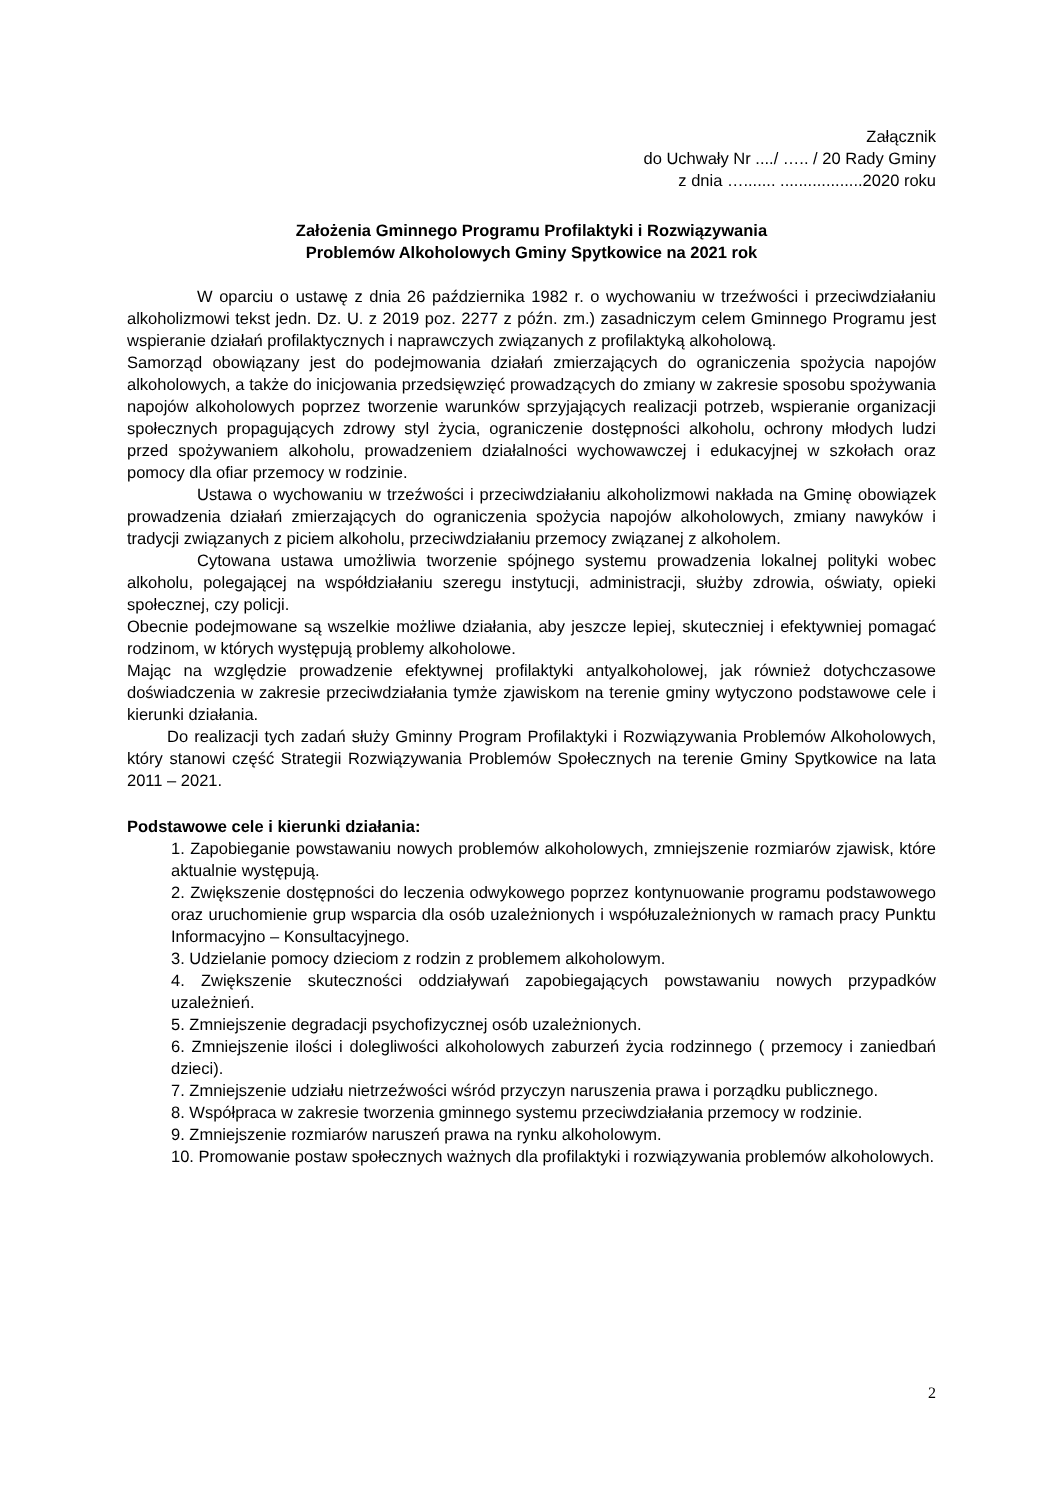Załącznik
do Uchwały Nr ..../ ….. / 20 Rady Gminy
z dnia …....... ..................2020 roku
Założenia Gminnego Programu Profilaktyki i Rozwiązywania
Problemów Alkoholowych Gminy Spytkowice na 2021 rok
W oparciu o ustawę z dnia 26 października 1982 r. o wychowaniu w trzeźwości i przeciwdziałaniu alkoholizmowi tekst jedn. Dz. U. z 2019 poz. 2277 z późn. zm.) zasadniczym celem Gminnego Programu jest wspieranie działań profilaktycznych i naprawczych związanych z profilaktyką alkoholową.
Samorząd obowiązany jest do podejmowania działań zmierzających do ograniczenia spożycia napojów alkoholowych, a także do inicjowania przedsięwzięć prowadzących do zmiany w zakresie sposobu spożywania napojów alkoholowych poprzez tworzenie warunków sprzyjających realizacji potrzeb, wspieranie organizacji społecznych propagujących zdrowy styl życia, ograniczenie dostępności alkoholu, ochrony młodych ludzi przed spożywaniem alkoholu, prowadzeniem działalności wychowawczej i edukacyjnej w szkołach oraz pomocy dla ofiar przemocy w rodzinie.
Ustawa o wychowaniu w trzeźwości i przeciwdziałaniu alkoholizmowi nakłada na Gminę obowiązek prowadzenia działań zmierzających do ograniczenia spożycia napojów alkoholowych, zmiany nawyków i tradycji związanych z piciem alkoholu, przeciwdziałaniu przemocy związanej z alkoholem.
Cytowana ustawa umożliwia tworzenie spójnego systemu prowadzenia lokalnej polityki wobec alkoholu, polegającej na współdziałaniu szeregu instytucji, administracji, służby zdrowia, oświaty, opieki społecznej, czy policji.
Obecnie podejmowane są wszelkie możliwe działania, aby jeszcze lepiej, skuteczniej i efektywniej pomagać rodzinom, w których występują problemy alkoholowe.
Mając na względzie prowadzenie efektywnej profilaktyki antyalkoholowej, jak również dotychczasowe doświadczenia w zakresie przeciwdziałania tymże zjawiskom na terenie gminy wytyczono podstawowe cele i kierunki działania.
Do realizacji tych zadań służy Gminny Program Profilaktyki i Rozwiązywania Problemów Alkoholowych, który stanowi część Strategii Rozwiązywania Problemów Społecznych na terenie Gminy Spytkowice na lata 2011 – 2021.
Podstawowe cele i kierunki działania:
1. Zapobieganie powstawaniu nowych problemów alkoholowych, zmniejszenie rozmiarów zjawisk, które aktualnie występują.
2. Zwiększenie dostępności do leczenia odwykowego poprzez kontynuowanie programu podstawowego oraz uruchomienie grup wsparcia dla osób uzależnionych i współuzależnionych w ramach pracy Punktu Informacyjno – Konsultacyjnego.
3. Udzielanie pomocy dzieciom z rodzin z problemem alkoholowym.
4. Zwiększenie skuteczności oddziaływań zapobiegających powstawaniu nowych przypadków uzależnień.
5. Zmniejszenie degradacji psychofizycznej osób uzależnionych.
6. Zmniejszenie ilości i dolegliwości alkoholowych zaburzeń życia rodzinnego ( przemocy i zaniedbań dzieci).
7. Zmniejszenie udziału nietrzeźwości wśród przyczyn naruszenia prawa i porządku publicznego.
8. Współpraca w zakresie tworzenia gminnego systemu przeciwdziałania przemocy w rodzinie.
9. Zmniejszenie rozmiarów naruszeń prawa na rynku alkoholowym.
10. Promowanie postaw społecznych ważnych dla profilaktyki i rozwiązywania problemów alkoholowych.
2